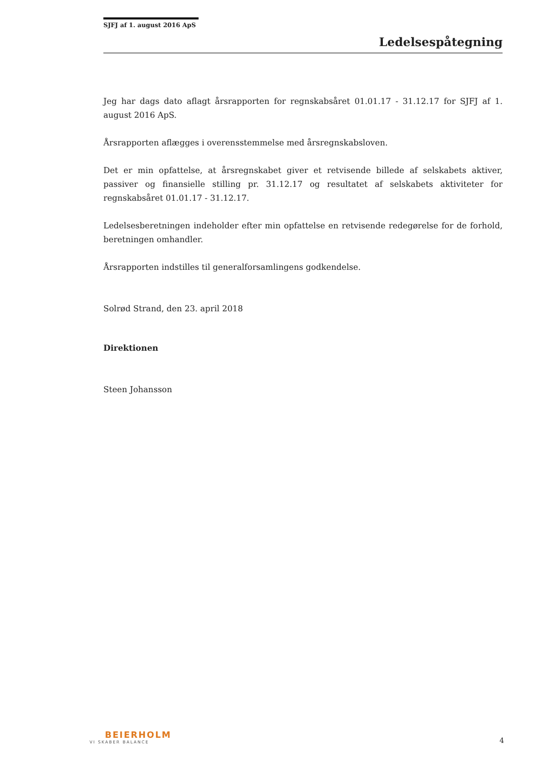SJFJ af 1. august 2016 ApS
Ledelsespåtegning
Jeg har dags dato aflagt årsrapporten for regnskabsåret 01.01.17 - 31.12.17 for SJFJ af 1. august 2016 ApS.
Årsrapporten aflægges i overensstemmelse med årsregnskabsloven.
Det er min opfattelse, at årsregnskabet giver et retvisende billede af selskabets aktiver, passiver og finansielle stilling pr. 31.12.17 og resultatet af selskabets aktiviteter for regnskabsåret 01.01.17 - 31.12.17.
Ledelsesberetningen indeholder efter min opfattelse en retvisende redegørelse for de forhold, beretningen omhandler.
Årsrapporten indstilles til generalforsamlingens godkendelse.
Solrød Strand, den 23. april 2018
Direktionen
Steen Johansson
BEIERHOLM
VI SKABER BALANCE
4